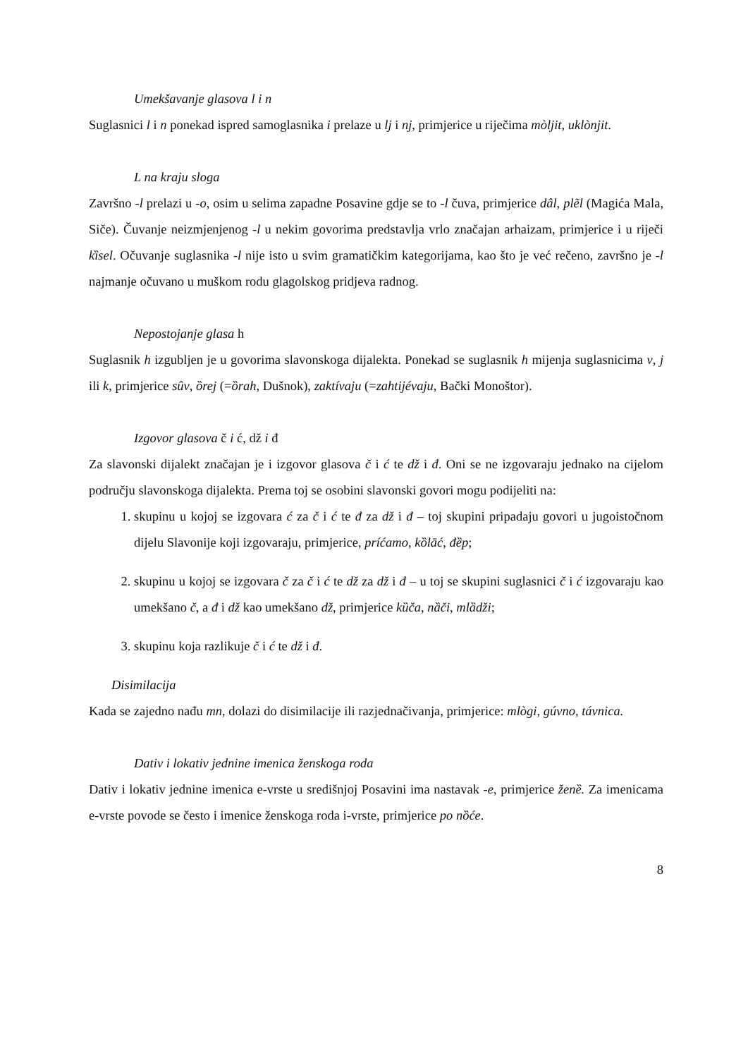Umekšavanje glasova l i n
Suglasnici l i n ponekad ispred samoglasnika i prelaze u lj i nj, primjerice u riječima mòljit, uklònjit.
L na kraju sloga
Završno -l prelazi u -o, osim u selima zapadne Posavine gdje se to -l čuva, primjerice dâl, plẽl (Magića Mala, Siče). Čuvanje neizmjenjenog -l u nekim govorima predstavlja vrlo značajan arhaizam, primjerice i u riječi kȉsel. Očuvanje suglasnika -l nije isto u svim gramatičkim kategorijama, kao što je već rečeno, završno je -l najmanje očuvano u muškom rodu glagolskog pridjeva radnog.
Nepostojanje glasa h
Suglasnik h izgubljen je u govorima slavonskoga dijalekta. Ponekad se suglasnik h mijenja suglasnicima v, j ili k, primjerice sûv, ȍrej (=ȍrah, Dušnok), zaktívaju (=zahtijévaju, Bački Monoštor).
Izgovor glasova č i ć, dž i đ
Za slavonski dijalekt značajan je i izgovor glasova č i ć te dž i đ. Oni se ne izgovaraju jednako na cijelom području slavonskoga dijalekta. Prema toj se osobini slavonski govori mogu podijeliti na:
1. skupinu u kojoj se izgovara ć za č i ć te đ za dž i đ – toj skupini pripadaju govori u jugoistočnom dijelu Slavonije koji izgovaraju, primjerice, príćamo, kȍlāć, đȅp;
2. skupinu u kojoj se izgovara č za č i ć te dž za dž i đ – u toj se skupini suglasnici č i ć izgovaraju kao umekšano č, a đ i dž kao umekšano dž, primjerice kȕča, nȁči, mlȁdži;
3. skupinu koja razlikuje č i ć te dž i đ.
Disimilacija
Kada se zajedno nađu mn, dolazi do disimilacije ili razjednačivanja, primjerice: mlògi, gúvno, távnica.
Dativ i lokativ jednine imenica ženskoga roda
Dativ i lokativ jednine imenica e-vrste u središnjoj Posavini ima nastavak -e, primjerice ženȅ. Za imenicama e-vrste povode se često i imenice ženskoga roda i-vrste, primjerice po nȍće.
8